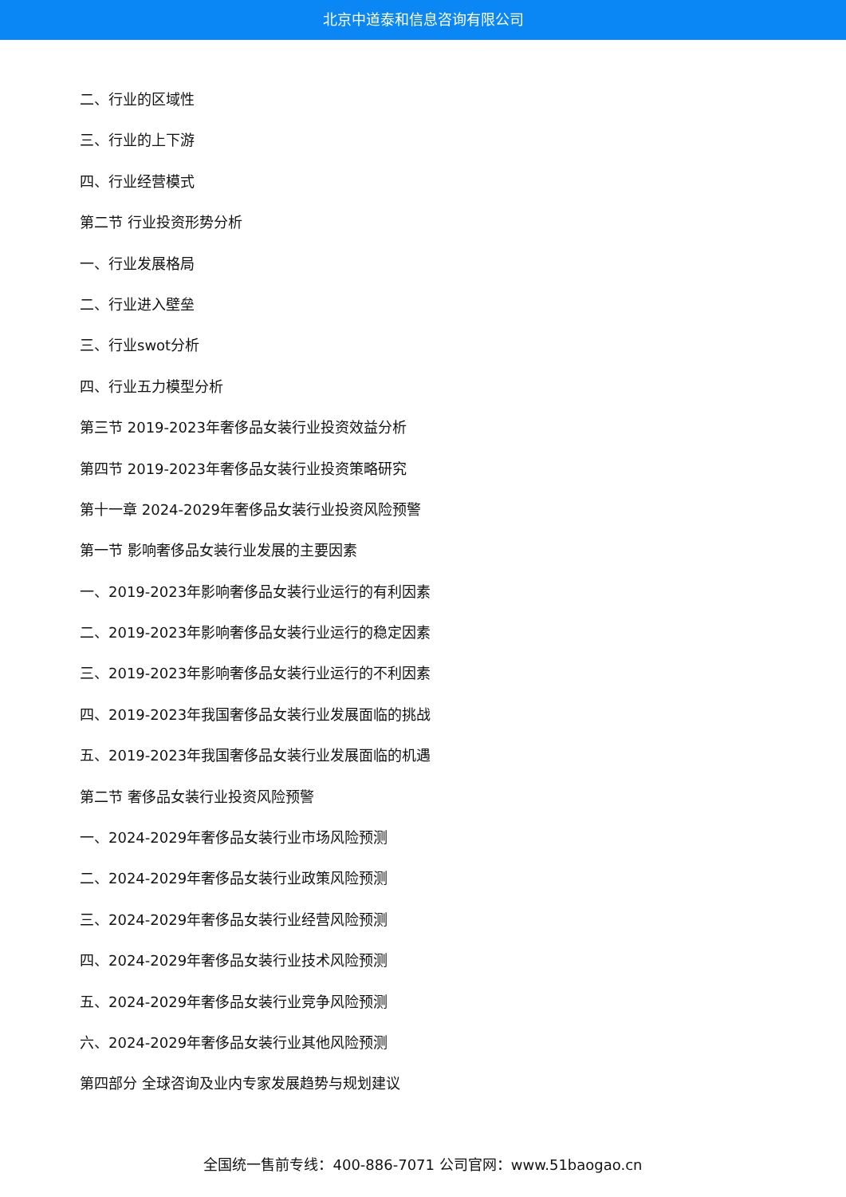北京中道泰和信息咨询有限公司
二、行业的区域性
三、行业的上下游
四、行业经营模式
第二节 行业投资形势分析
一、行业发展格局
二、行业进入壁垒
三、行业swot分析
四、行业五力模型分析
第三节 2019-2023年奢侈品女装行业投资效益分析
第四节 2019-2023年奢侈品女装行业投资策略研究
第十一章 2024-2029年奢侈品女装行业投资风险预警
第一节 影响奢侈品女装行业发展的主要因素
一、2019-2023年影响奢侈品女装行业运行的有利因素
二、2019-2023年影响奢侈品女装行业运行的稳定因素
三、2019-2023年影响奢侈品女装行业运行的不利因素
四、2019-2023年我国奢侈品女装行业发展面临的挑战
五、2019-2023年我国奢侈品女装行业发展面临的机遇
第二节 奢侈品女装行业投资风险预警
一、2024-2029年奢侈品女装行业市场风险预测
二、2024-2029年奢侈品女装行业政策风险预测
三、2024-2029年奢侈品女装行业经营风险预测
四、2024-2029年奢侈品女装行业技术风险预测
五、2024-2029年奢侈品女装行业竞争风险预测
六、2024-2029年奢侈品女装行业其他风险预测
第四部分 全球咨询及业内专家发展趋势与规划建议
全国统一售前专线：400-886-7071 公司官网：www.51baogao.cn